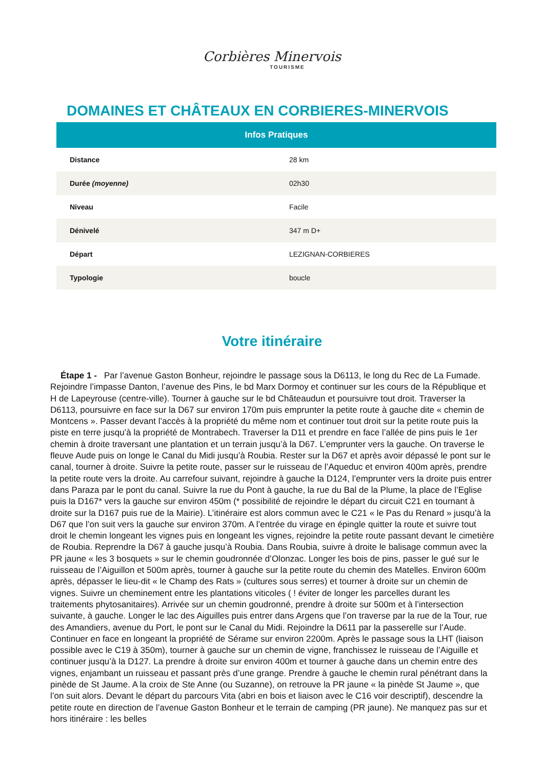Corbières Minervois
TOURISME
DOMAINES ET CHÂTEAUX EN CORBIERES-MINERVOIS
| Infos Pratiques | |
| --- | --- |
| Distance | 28 km |
| Durée (moyenne) | 02h30 |
| Niveau | Facile |
| Dénivelé | 347 m D+ |
| Départ | LEZIGNAN-CORBIERES |
| Typologie | boucle |
Votre itinéraire
Étape 1 - Par l’avenue Gaston Bonheur, rejoindre le passage sous la D6113, le long du Rec de La Fumade. Rejoindre l’impasse Danton, l’avenue des Pins, le bd Marx Dormoy et continuer sur les cours de la République et H de Lapeyrouse (centre-ville). Tourner à gauche sur le bd Châteaudun et poursuivre tout droit. Traverser la D6113, poursuivre en face sur la D67 sur environ 170m puis emprunter la petite route à gauche dite « chemin de Montcens ». Passer devant l’accès à la propriété du même nom et continuer tout droit sur la petite route puis la piste en terre jusqu’à la propriété de Montrabech. Traverser la D11 et prendre en face l’allée de pins puis le 1er chemin à droite traversant une plantation et un terrain jusqu’à la D67. L’emprunter vers la gauche. On traverse le fleuve Aude puis on longe le Canal du Midi jusqu’à Roubia. Rester sur la D67 et après avoir dépassé le pont sur le canal, tourner à droite. Suivre la petite route, passer sur le ruisseau de l’Aqueduc et environ 400m après, prendre la petite route vers la droite. Au carrefour suivant, rejoindre à gauche la D124, l’emprunter vers la droite puis entrer dans Paraza par le pont du canal. Suivre la rue du Pont à gauche, la rue du Bal de la Plume, la place de l’Eglise puis la D167* vers la gauche sur environ 450m (* possibilité de rejoindre le départ du circuit C21 en tournant à droite sur la D167 puis rue de la Mairie). L’itinéraire est alors commun avec le C21 « le Pas du Renard » jusqu’à la D67 que l’on suit vers la gauche sur environ 370m. A l’entrée du virage en épingle quitter la route et suivre tout droit le chemin longeant les vignes puis en longeant les vignes, rejoindre la petite route passant devant le cimetière de Roubia. Reprendre la D67 à gauche jusqu’à Roubia. Dans Roubia, suivre à droite le balisage commun avec la PR jaune « les 3 bosquets » sur le chemin goudronnée d’Olonzac. Longer les bois de pins, passer le gué sur le ruisseau de l’Aiguillon et 500m après, tourner à gauche sur la petite route du chemin des Matelles. Environ 600m après, dépasser le lieu-dit « le Champ des Rats » (cultures sous serres) et tourner à droite sur un chemin de vignes. Suivre un cheminement entre les plantations viticoles ( ! éviter de longer les parcelles durant les traitements phytosanitaires). Arrivée sur un chemin goudronné, prendre à droite sur 500m et à l’intersection suivante, à gauche. Longer le lac des Aiguilles puis entrer dans Argens que l’on traverse par la rue de la Tour, rue des Amandiers, avenue du Port, le pont sur le Canal du Midi. Rejoindre la D611 par la passerelle sur l’Aude. Continuer en face en longeant la propriété de Sérame sur environ 2200m. Après le passage sous la LHT (liaison possible avec le C19 à 350m), tourner à gauche sur un chemin de vigne, franchissez le ruisseau de l’Aiguille et continuer jusqu’à la D127. La prendre à droite sur environ 400m et tourner à gauche dans un chemin entre des vignes, enjambant un ruisseau et passant près d’une grange. Prendre à gauche le chemin rural pénétrant dans la pinède de St Jaume. A la croix de Ste Anne (ou Suzanne), on retrouve la PR jaune « la pinède St Jaume », que l’on suit alors. Devant le départ du parcours Vita (abri en bois et liaison avec le C16 voir descriptif), descendre la petite route en direction de l’avenue Gaston Bonheur et le terrain de camping (PR jaune). Ne manquez pas sur et hors itinéraire : les belles